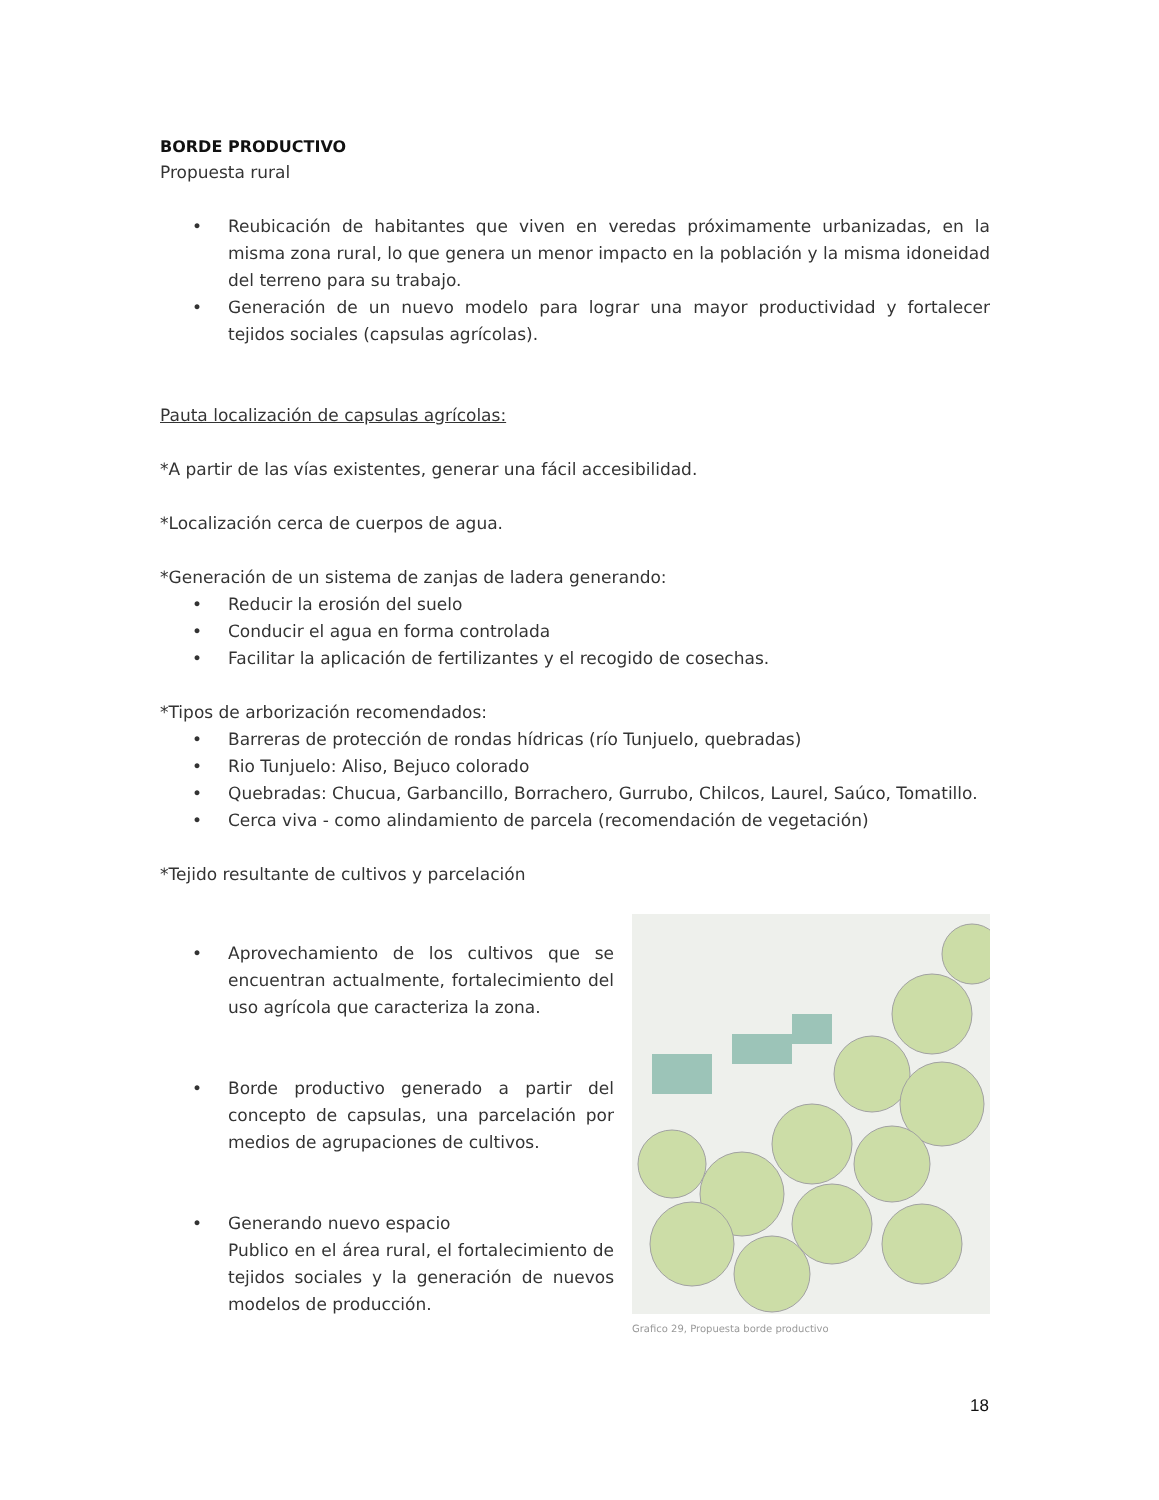BORDE PRODUCTIVO
Propuesta rural
• Reubicación de habitantes que viven en veredas próximamente urbanizadas, en la misma zona rural, lo que genera un menor impacto en la población y la misma idoneidad del terreno para su trabajo.
• Generación de un nuevo modelo para lograr una mayor productividad y fortalecer tejidos sociales (capsulas agrícolas).
Pauta localización de capsulas agrícolas:
*A partir de las vías existentes, generar una fácil accesibilidad.
*Localización cerca de cuerpos de agua.
*Generación de un sistema de zanjas de ladera generando:
• Reducir la erosión del suelo
• Conducir el agua en forma controlada
• Facilitar la aplicación de fertilizantes y el recogido de cosechas.
*Tipos de arborización recomendados:
• Barreras de protección de rondas hídricas (río Tunjuelo, quebradas)
• Rio Tunjuelo: Aliso, Bejuco colorado
• Quebradas: Chucua, Garbancillo, Borrachero, Gurrubo, Chilcos, Laurel, Saúco, Tomatillo.
• Cerca viva - como alindamiento de parcela (recomendación de vegetación)
*Tejido resultante de cultivos y parcelación
• Aprovechamiento de los cultivos que se encuentran actualmente, fortalecimiento del uso agrícola que caracteriza la zona.
• Borde productivo generado a partir del concepto de capsulas, una parcelación por medios de agrupaciones de cultivos.
• Generando nuevo espacio
Publico en el área rural, el fortalecimiento de tejidos sociales y la generación de nuevos modelos de producción.
Grafico 29, Propuesta borde productivo
18